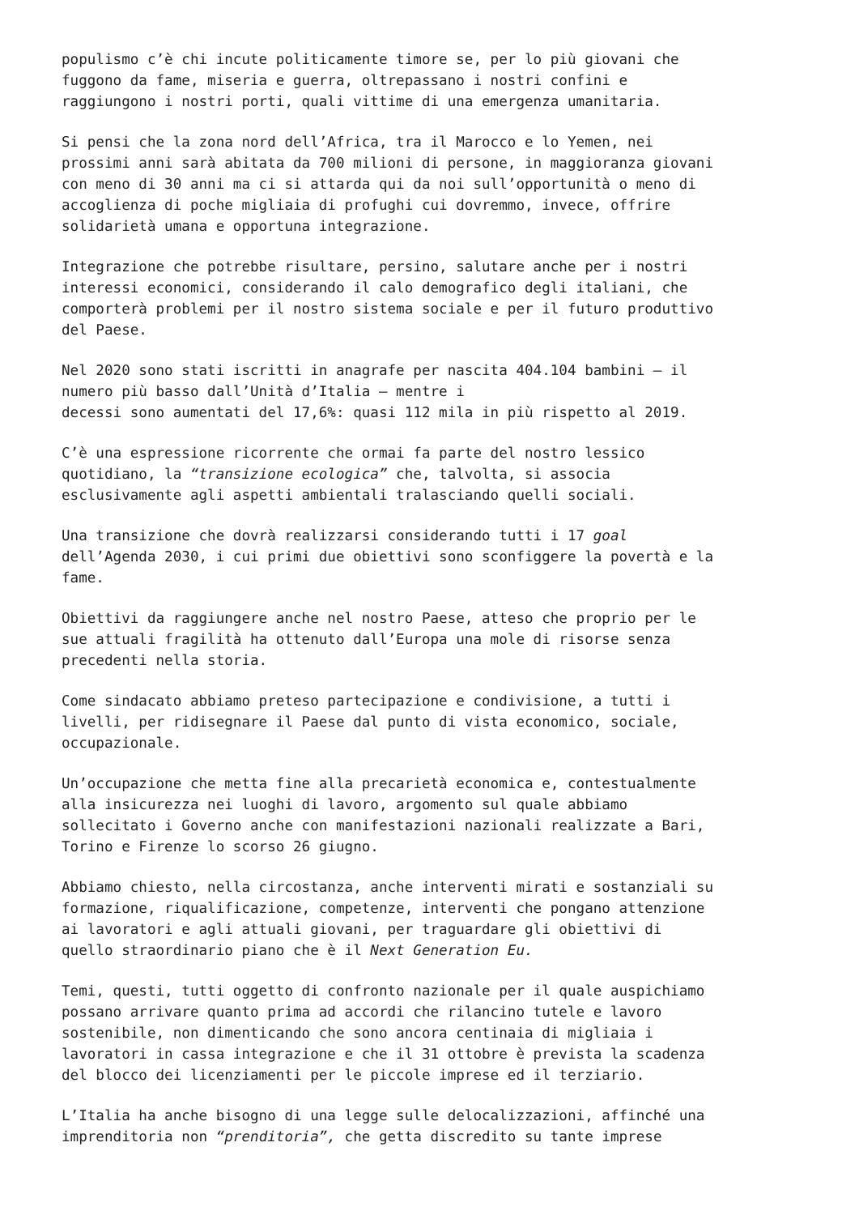populismo c’è chi incute politicamente timore se, per lo più giovani che fuggono da fame, miseria e guerra, oltrepassano i nostri confini e raggiungono i nostri porti, quali vittime di una emergenza umanitaria.
Si pensi che la zona nord dell’Africa, tra il Marocco e lo Yemen, nei prossimi anni sarà abitata da 700 milioni di persone, in maggioranza giovani con meno di 30 anni ma ci si attarda qui da noi sull’opportunità o meno di accoglienza di poche migliaia di profughi cui dovremmo, invece, offrire solidarietà umana e opportuna integrazione.
Integrazione che potrebbe risultare, persino, salutare anche per i nostri interessi economici, considerando il calo demografico degli italiani, che comporterà problemi per il nostro sistema sociale e per il futuro produttivo del Paese.
Nel 2020 sono stati iscritti in anagrafe per nascita 404.104 bambini – il numero più basso dall’Unità d’Italia – mentre i decessi sono aumentati del 17,6%: quasi 112 mila in più rispetto al 2019.
C’è una espressione ricorrente che ormai fa parte del nostro lessico quotidiano, la “transizione ecologica” che, talvolta, si associa esclusivamente agli aspetti ambientali tralasciando quelli sociali.
Una transizione che dovrà realizzarsi considerando tutti i 17 goal dell’Agenda 2030, i cui primi due obiettivi sono sconfiggere la povertà e la fame.
Obiettivi da raggiungere anche nel nostro Paese, atteso che proprio per le sue attuali fragilità ha ottenuto dall’Europa una mole di risorse senza precedenti nella storia.
Come sindacato abbiamo preteso partecipazione e condivisione, a tutti i livelli, per ridisegnare il Paese dal punto di vista economico, sociale, occupazionale.
Un’occupazione che metta fine alla precarietà economica e, contestualmente alla insicurezza nei luoghi di lavoro, argomento sul quale abbiamo sollecitato i Governo anche con manifestazioni nazionali realizzate a Bari, Torino e Firenze lo scorso 26 giugno.
Abbiamo chiesto, nella circostanza, anche interventi mirati e sostanziali su formazione, riqualificazione, competenze, interventi che pongano attenzione ai lavoratori e agli attuali giovani, per traguardare gli obiettivi di quello straordinario piano che è il Next Generation Eu.
Temi, questi, tutti oggetto di confronto nazionale per il quale auspichiamo possano arrivare quanto prima ad accordi che rilancino tutele e lavoro sostenibile, non dimenticando che sono ancora centinaia di migliaia i lavoratori in cassa integrazione e che il 31 ottobre è prevista la scadenza del blocco dei licenziamenti per le piccole imprese ed il terziario.
L’Italia ha anche bisogno di una legge sulle delocalizzazioni, affinché una imprenditoria non “prenditoria”, che getta discredito su tante imprese